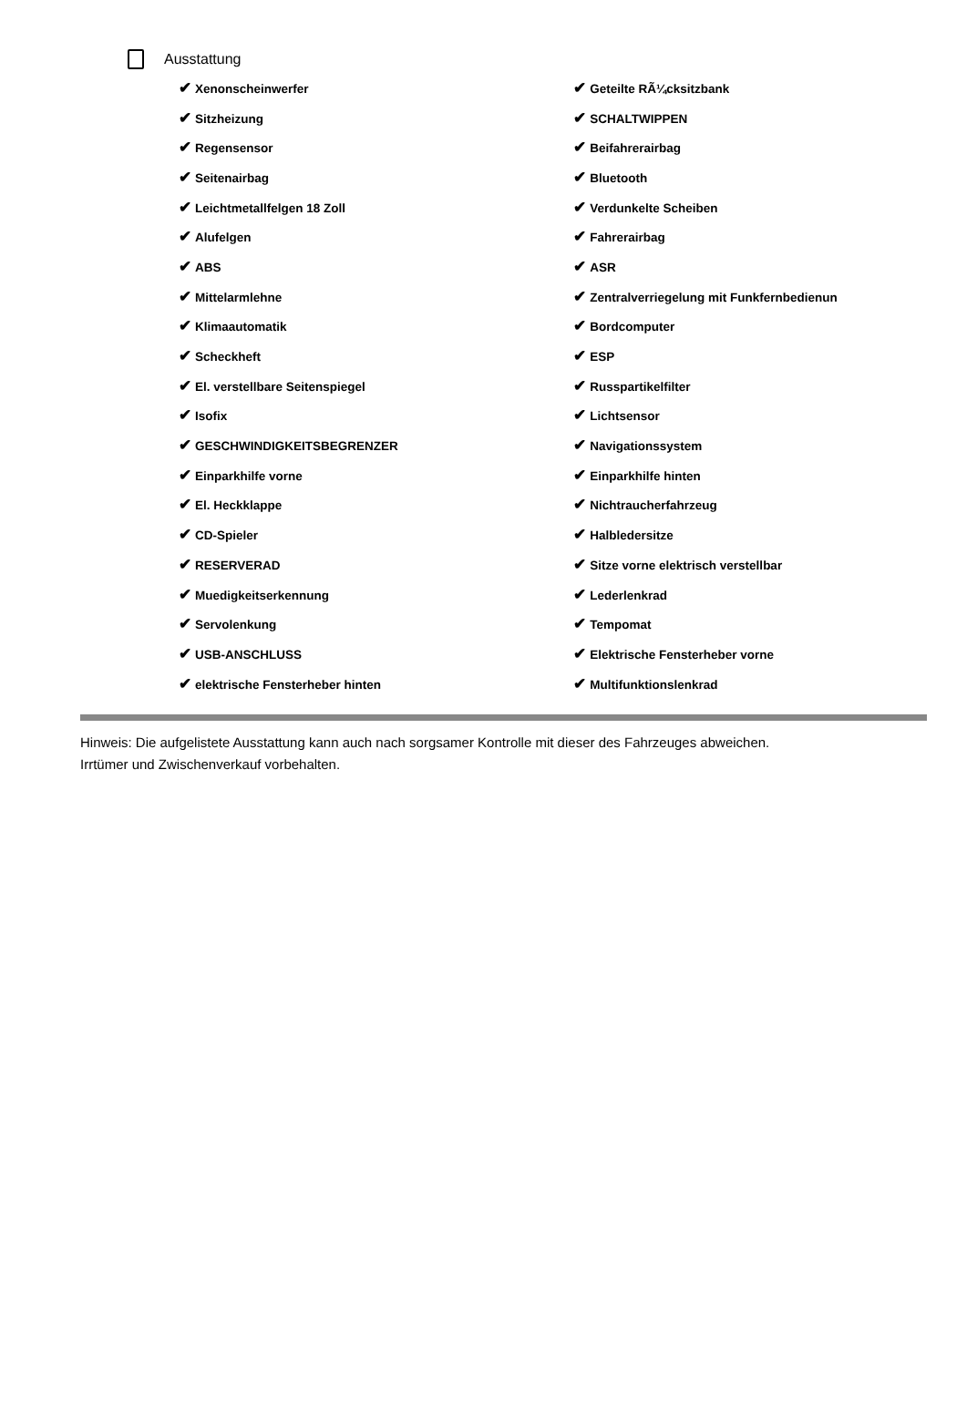Ausstattung
| ✔ Xenonscheinwerfer | ✔ Geteilte RÃ¼cksitzbank |
| ✔ Sitzheizung | ✔ SCHALTWIPPEN |
| ✔ Regensensor | ✔ Beifahrerairbag |
| ✔ Seitenairbag | ✔ Bluetooth |
| ✔ Leichtmetallfelgen 18 Zoll | ✔ Verdunkelte Scheiben |
| ✔ Alufelgen | ✔ Fahrerairbag |
| ✔ ABS | ✔ ASR |
| ✔ Mittelarmlehne | ✔ Zentralverriegelung mit Funkfernbedienun |
| ✔ Klimaautomatik | ✔ Bordcomputer |
| ✔ Scheckheft | ✔ ESP |
| ✔ El. verstellbare Seitenspiegel | ✔ Russpartikelfilter |
| ✔ Isofix | ✔ Lichtsensor |
| ✔ GESCHWINDIGKEITSBEGRENZER | ✔ Navigationssystem |
| ✔ Einparkhilfe vorne | ✔ Einparkhilfe hinten |
| ✔ El. Heckklappe | ✔ Nichtraucherfahrzeug |
| ✔ CD-Spieler | ✔ Halbledersitze |
| ✔ RESERVERAD | ✔ Sitze vorne elektrisch verstellbar |
| ✔ Muedigkeitserkennung | ✔ Lederlenkrad |
| ✔ Servolenkung | ✔ Tempomat |
| ✔ USB-ANSCHLUSS | ✔ Elektrische Fensterheber vorne |
| ✔ elektrische Fensterheber hinten | ✔ Multifunktionslenkrad |
Hinweis: Die aufgelistete Ausstattung kann auch nach sorgsamer Kontrolle mit dieser des Fahrzeuges abweichen. Irrtümer und Zwischenverkauf vorbehalten.